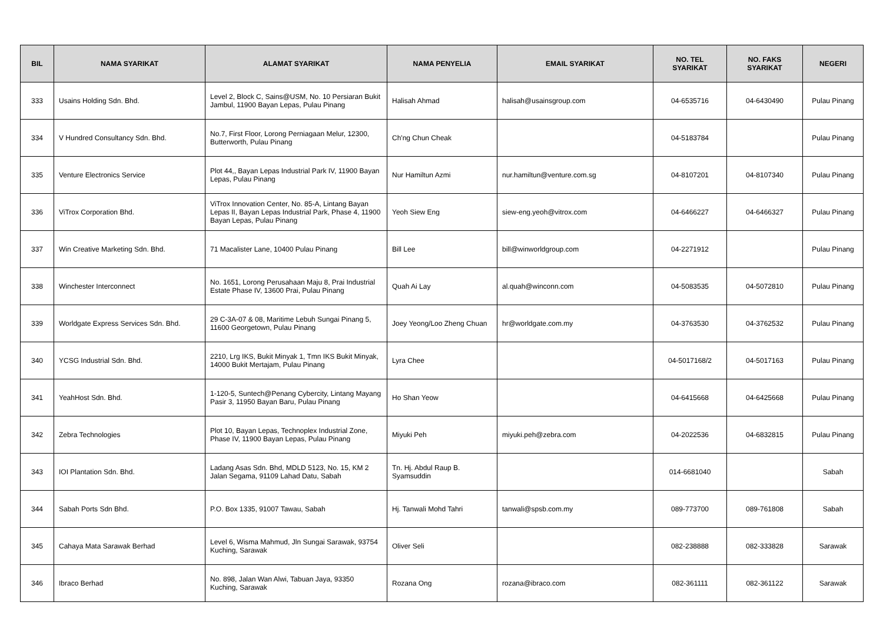| BIL | NAMA SYARIKAT | ALAMAT SYARIKAT | NAMA PENYELIA | EMAIL SYARIKAT | NO. TEL SYARIKAT | NO. FAKS SYARIKAT | NEGERI |
| --- | --- | --- | --- | --- | --- | --- | --- |
| 333 | Usains Holding Sdn. Bhd. | Level 2, Block C, Sains@USM, No. 10 Persiaran Bukit Jambul, 11900 Bayan Lepas, Pulau Pinang | Halisah Ahmad | halisah@usainsgroup.com | 04-6535716 | 04-6430490 | Pulau Pinang |
| 334 | V Hundred Consultancy Sdn. Bhd. | No.7, First Floor, Lorong Perniagaan Melur, 12300, Butterworth, Pulau Pinang | Ch'ng Chun Cheak | | 04-5183784 | | Pulau Pinang |
| 335 | Venture Electronics Service | Plot 44,, Bayan Lepas Industrial Park IV, 11900 Bayan Lepas, Pulau Pinang | Nur Hamiltun Azmi | nur.hamiltun@venture.com.sg | 04-8107201 | 04-8107340 | Pulau Pinang |
| 336 | ViTrox Corporation Bhd. | ViTrox Innovation Center, No. 85-A, Lintang Bayan Lepas II, Bayan Lepas Industrial Park, Phase 4, 11900 Bayan Lepas, Pulau Pinang | Yeoh Siew Eng | siew-eng.yeoh@vitrox.com | 04-6466227 | 04-6466327 | Pulau Pinang |
| 337 | Win Creative Marketing Sdn. Bhd. | 71 Macalister Lane, 10400 Pulau Pinang | Bill Lee | bill@winworldgroup.com | 04-2271912 | | Pulau Pinang |
| 338 | Winchester Interconnect | No. 1651, Lorong Perusahaan Maju 8, Prai Industrial Estate Phase IV, 13600 Prai, Pulau Pinang | Quah Ai Lay | al.quah@winconn.com | 04-5083535 | 04-5072810 | Pulau Pinang |
| 339 | Worldgate Express Services Sdn. Bhd. | 29 C-3A-07 & 08, Maritime Lebuh Sungai Pinang 5, 11600 Georgetown, Pulau Pinang | Joey Yeong/Loo Zheng Chuan | hr@worldgate.com.my | 04-3763530 | 04-3762532 | Pulau Pinang |
| 340 | YCSG Industrial Sdn. Bhd. | 2210, Lrg IKS, Bukit Minyak 1, Tmn IKS Bukit Minyak, 14000 Bukit Mertajam, Pulau Pinang | Lyra Chee | | 04-5017168/2 | 04-5017163 | Pulau Pinang |
| 341 | YeahHost Sdn. Bhd. | 1-120-5, Suntech@Penang Cybercity, Lintang Mayang Pasir 3, 11950 Bayan Baru, Pulau Pinang | Ho Shan Yeow | | 04-6415668 | 04-6425668 | Pulau Pinang |
| 342 | Zebra Technologies | Plot 10, Bayan Lepas, Technoplex Industrial Zone, Phase IV, 11900 Bayan Lepas, Pulau Pinang | Miyuki Peh | miyuki.peh@zebra.com | 04-2022536 | 04-6832815 | Pulau Pinang |
| 343 | IOI Plantation Sdn. Bhd. | Ladang Asas Sdn. Bhd, MDLD 5123, No. 15, KM 2 Jalan Segama, 91109 Lahad Datu, Sabah | Tn. Hj. Abdul Raup B. Syamsuddin | | 014-6681040 | | Sabah |
| 344 | Sabah Ports Sdn Bhd. | P.O. Box 1335, 91007 Tawau, Sabah | Hj. Tanwali Mohd Tahri | tanwali@spsb.com.my | 089-773700 | 089-761808 | Sabah |
| 345 | Cahaya Mata Sarawak Berhad | Level 6, Wisma Mahmud, Jln Sungai Sarawak, 93754 Kuching, Sarawak | Oliver Seli | | 082-238888 | 082-333828 | Sarawak |
| 346 | Ibraco Berhad | No. 898, Jalan Wan Alwi, Tabuan Jaya, 93350 Kuching, Sarawak | Rozana Ong | rozana@ibraco.com | 082-361111 | 082-361122 | Sarawak |